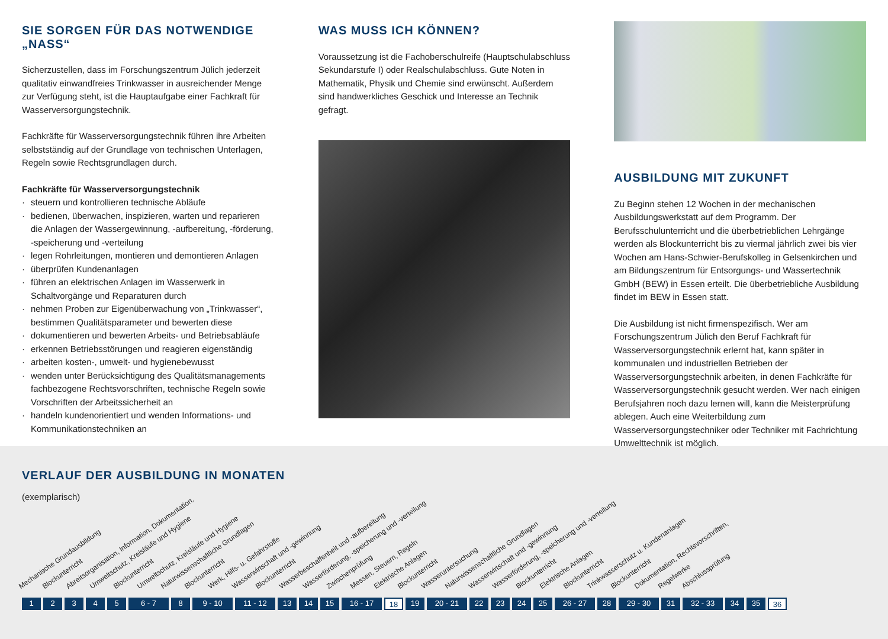SIE SORGEN FÜR DAS NOTWENDIGE „NASS“
Sicherzustellen, dass im Forschungszentrum Jülich jederzeit qualitativ einwandfreies Trinkwasser in ausreichender Menge zur Verfügung steht, ist die Hauptaufgabe einer Fachkraft für Wasserversorgungstechnik.
Fachkräfte für Wasserversorgungstechnik führen ihre Arbeiten selbstständig auf der Grundlage von technischen Unterlagen, Regeln sowie Rechtsgrundlagen durch.
Fachkräfte für Wasserversorgungstechnik
· steuern und kontrollieren technische Abläufe
· bedienen, überwachen, inspizieren, warten und reparieren die Anlagen der Wassergewinnung, -aufbereitung, -förderung, -speicherung und -verteilung
· legen Rohrleitungen, montieren und demontieren Anlagen
· überprüfen Kundenanlagen
· führen an elektrischen Anlagen im Wasserwerk in Schaltvorgänge und Reparaturen durch
· nehmen Proben zur Eigenüberwachung von „Trinkwasser“, bestimmen Qualitätsparameter und bewerten diese
· dokumentieren und bewerten Arbeits- und Betriebsabläufe
· erkennen Betriebsstörungen und reagieren eigenständig
· arbeiten kosten-, umwelt- und hygienebewusst
· wenden unter Berücksichtigung des Qualitätsmanagements fachbezogene Rechtsvorschriften, technische Regeln sowie Vorschriften der Arbeitssicherheit an
· handeln kundenorientiert und wenden Informations- und Kommunikationstechniken an
WAS MUSS ICH KÖNNEN?
Voraussetzung ist die Fachoberschulreife (Hauptschulabschluss Sekundarstufe I) oder Realschulabschluss. Gute Noten in Mathematik, Physik und Chemie sind erwünscht. Außerdem sind handwerkliches Geschick und Interesse an Technik gefragt.
AUSBILDUNG MIT ZUKUNFT
Zu Beginn stehen 12 Wochen in der mechanischen Ausbildungswerkstatt auf dem Programm. Der Berufsschulunterricht und die überbetrieblichen Lehrgänge werden als Blockunterricht bis zu viermal jährlich zwei bis vier Wochen am Hans-Schwier-Berufskolleg in Gelsenkirchen und am Bildungszentrum für Entsorgungs- und Wassertechnik GmbH (BEW) in Essen erteilt. Die überbetriebliche Ausbildung findet im BEW in Essen statt.
Die Ausbildung ist nicht firmenspezifisch. Wer am Forschungszentrum Jülich den Beruf Fachkraft für Wasserversorgungstechnik erlernt hat, kann später in kommunalen und industriellen Betrieben der Wasserversorgungstechnik arbeiten, in denen Fachkräfte für Wasserversorgungstechnik gesucht werden. Wer nach einigen Berufsjahren noch dazu lernen will, kann die Meisterprüfung ablegen. Auch eine Weiterbildung zum Wasserversorgungstechniker oder Techniker mit Fachrichtung Umwelttechnik ist möglich.
VERLAUF DER AUSBILDUNG IN MONATEN
(exemplarisch)
Mechanische Grundausbildung
Blockunterricht
Abreitsorganisation, Information, Dokumentation,
Umweltschutz, Kreisläufe und Hygiene
Blockunterricht
Umweltschutz, Kreisläufe und Hygiene
Naturwissenschaftliche Grundlagen
Blockunterricht
Werk, Hilfs- u. Gefahrstoffe
Wasserwirtschaft und -gewinnung
Blockunterricht
Wasserbeschaffenheit und -aufbereitung
Wasserförderung, -speicherung und -verteilung
Zwischenprüfung
Messen, Steuern, Regeln
Elektrische Anlagen
Blockunterricht
Wasseruntersuchung
Naturwissenschaftliche Grundlagen
Wasserwirtschaft und -gewinnung
Wasserförderung, -speicherung und -verteilung
Blockunterricht
Elektrische Anlagen
Blockunterricht
Trinkwasserschutz u. Kundenanlagen
Blockunterricht
Dokumentation, Rechtsvorschriften,
Regelwerke
Abschlussprüfung
1 2 3 4 5 6 - 7 8 9 - 10 11 - 12 13 14 15 16 - 17
18
19 20 - 21 22 23 24 25 26 - 27 28 29 - 30 31 32 - 33 34 35
36